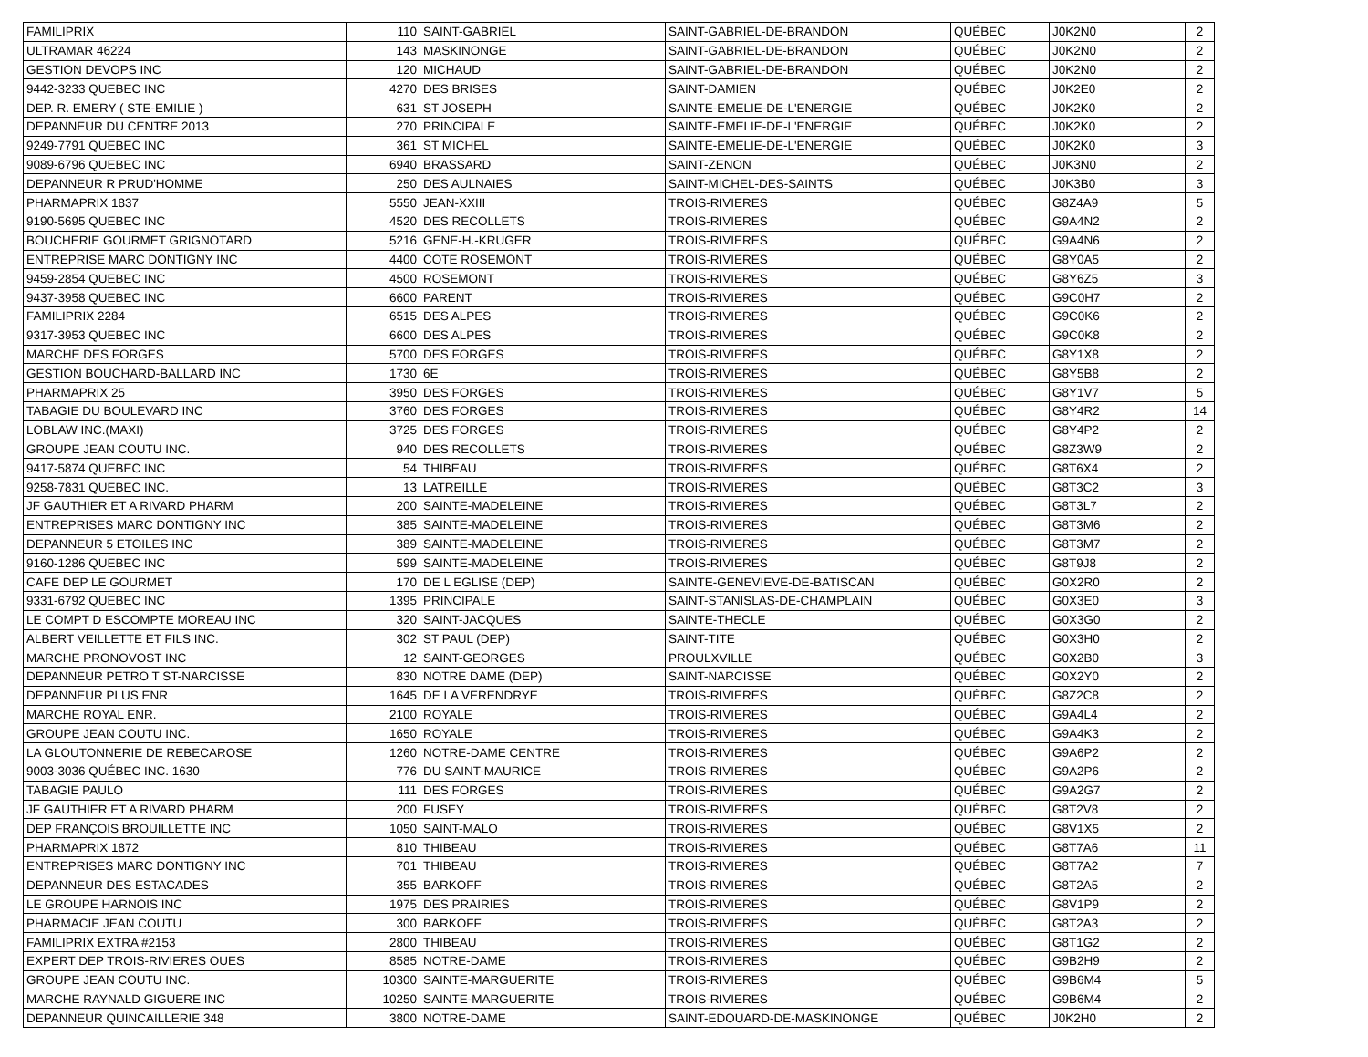| FAMILIPRIX | 110 | SAINT-GABRIEL | SAINT-GABRIEL-DE-BRANDON | QUÉBEC | J0K2N0 | 2 |
| ULTRAMAR 46224 | 143 | MASKINONGE | SAINT-GABRIEL-DE-BRANDON | QUÉBEC | J0K2N0 | 2 |
| GESTION DEVOPS INC | 120 | MICHAUD | SAINT-GABRIEL-DE-BRANDON | QUÉBEC | J0K2N0 | 2 |
| 9442-3233 QUEBEC INC | 4270 | DES BRISES | SAINT-DAMIEN | QUÉBEC | J0K2E0 | 2 |
| DEP. R. EMERY ( STE-EMILIE ) | 631 | ST JOSEPH | SAINTE-EMELIE-DE-L'ENERGIE | QUÉBEC | J0K2K0 | 2 |
| DEPANNEUR DU CENTRE 2013 | 270 | PRINCIPALE | SAINTE-EMELIE-DE-L'ENERGIE | QUÉBEC | J0K2K0 | 2 |
| 9249-7791 QUEBEC INC | 361 | ST MICHEL | SAINTE-EMELIE-DE-L'ENERGIE | QUÉBEC | J0K2K0 | 3 |
| 9089-6796 QUEBEC INC | 6940 | BRASSARD | SAINT-ZENON | QUÉBEC | J0K3N0 | 2 |
| DEPANNEUR R PRUD'HOMME | 250 | DES AULNAIES | SAINT-MICHEL-DES-SAINTS | QUÉBEC | J0K3B0 | 3 |
| PHARMAPRIX 1837 | 5550 | JEAN-XXIII | TROIS-RIVIERES | QUÉBEC | G8Z4A9 | 5 |
| 9190-5695 QUEBEC INC | 4520 | DES RECOLLETS | TROIS-RIVIERES | QUÉBEC | G9A4N2 | 2 |
| BOUCHERIE GOURMET GRIGNOTARD | 5216 | GENE-H.-KRUGER | TROIS-RIVIERES | QUÉBEC | G9A4N6 | 2 |
| ENTREPRISE MARC DONTIGNY INC | 4400 | COTE ROSEMONT | TROIS-RIVIERES | QUÉBEC | G8Y0A5 | 2 |
| 9459-2854 QUEBEC INC | 4500 | ROSEMONT | TROIS-RIVIERES | QUÉBEC | G8Y6Z5 | 3 |
| 9437-3958 QUEBEC INC | 6600 | PARENT | TROIS-RIVIERES | QUÉBEC | G9C0H7 | 2 |
| FAMILIPRIX 2284 | 6515 | DES ALPES | TROIS-RIVIERES | QUÉBEC | G9C0K6 | 2 |
| 9317-3953 QUEBEC INC | 6600 | DES ALPES | TROIS-RIVIERES | QUÉBEC | G9C0K8 | 2 |
| MARCHE DES FORGES | 5700 | DES FORGES | TROIS-RIVIERES | QUÉBEC | G8Y1X8 | 2 |
| GESTION BOUCHARD-BALLARD INC | 1730 | 6E | TROIS-RIVIERES | QUÉBEC | G8Y5B8 | 2 |
| PHARMAPRIX 25 | 3950 | DES FORGES | TROIS-RIVIERES | QUÉBEC | G8Y1V7 | 5 |
| TABAGIE DU BOULEVARD INC | 3760 | DES FORGES | TROIS-RIVIERES | QUÉBEC | G8Y4R2 | 14 |
| LOBLAW INC.(MAXI) | 3725 | DES FORGES | TROIS-RIVIERES | QUÉBEC | G8Y4P2 | 2 |
| GROUPE JEAN COUTU INC. | 940 | DES RECOLLETS | TROIS-RIVIERES | QUÉBEC | G8Z3W9 | 2 |
| 9417-5874 QUEBEC INC | 54 | THIBEAU | TROIS-RIVIERES | QUÉBEC | G8T6X4 | 2 |
| 9258-7831 QUEBEC INC. | 13 | LATREILLE | TROIS-RIVIERES | QUÉBEC | G8T3C2 | 3 |
| JF GAUTHIER ET A RIVARD PHARM | 200 | SAINTE-MADELEINE | TROIS-RIVIERES | QUÉBEC | G8T3L7 | 2 |
| ENTREPRISES MARC DONTIGNY INC | 385 | SAINTE-MADELEINE | TROIS-RIVIERES | QUÉBEC | G8T3M6 | 2 |
| DEPANNEUR 5 ETOILES INC | 389 | SAINTE-MADELEINE | TROIS-RIVIERES | QUÉBEC | G8T3M7 | 2 |
| 9160-1286 QUEBEC INC | 599 | SAINTE-MADELEINE | TROIS-RIVIERES | QUÉBEC | G8T9J8 | 2 |
| CAFE DEP LE GOURMET | 170 | DE L EGLISE (DEP) | SAINTE-GENEVIEVE-DE-BATISCAN | QUÉBEC | G0X2R0 | 2 |
| 9331-6792 QUEBEC INC | 1395 | PRINCIPALE | SAINT-STANISLAS-DE-CHAMPLAIN | QUÉBEC | G0X3E0 | 3 |
| LE COMPT D ESCOMPTE MOREAU INC | 320 | SAINT-JACQUES | SAINTE-THECLE | QUÉBEC | G0X3G0 | 2 |
| ALBERT VEILLETTE ET FILS INC. | 302 | ST PAUL (DEP) | SAINT-TITE | QUÉBEC | G0X3H0 | 2 |
| MARCHE PRONOVOST INC | 12 | SAINT-GEORGES | PROULXVILLE | QUÉBEC | G0X2B0 | 3 |
| DEPANNEUR PETRO T ST-NARCISSE | 830 | NOTRE DAME (DEP) | SAINT-NARCISSE | QUÉBEC | G0X2Y0 | 2 |
| DEPANNEUR PLUS ENR | 1645 | DE LA VERENDRYE | TROIS-RIVIERES | QUÉBEC | G8Z2C8 | 2 |
| MARCHE ROYAL ENR. | 2100 | ROYALE | TROIS-RIVIERES | QUÉBEC | G9A4L4 | 2 |
| GROUPE JEAN COUTU INC. | 1650 | ROYALE | TROIS-RIVIERES | QUÉBEC | G9A4K3 | 2 |
| LA GLOUTONNERIE DE REBECAROSE | 1260 | NOTRE-DAME CENTRE | TROIS-RIVIERES | QUÉBEC | G9A6P2 | 2 |
| 9003-3036 QUÉBEC INC. 1630 | 776 | DU SAINT-MAURICE | TROIS-RIVIERES | QUÉBEC | G9A2P6 | 2 |
| TABAGIE PAULO | 111 | DES FORGES | TROIS-RIVIERES | QUÉBEC | G9A2G7 | 2 |
| JF GAUTHIER ET A RIVARD PHARM | 200 | FUSEY | TROIS-RIVIERES | QUÉBEC | G8T2V8 | 2 |
| DEP FRANÇOIS BROUILLETTE INC | 1050 | SAINT-MALO | TROIS-RIVIERES | QUÉBEC | G8V1X5 | 2 |
| PHARMAPRIX 1872 | 810 | THIBEAU | TROIS-RIVIERES | QUÉBEC | G8T7A6 | 11 |
| ENTREPRISES MARC DONTIGNY INC | 701 | THIBEAU | TROIS-RIVIERES | QUÉBEC | G8T7A2 | 7 |
| DEPANNEUR DES ESTACADES | 355 | BARKOFF | TROIS-RIVIERES | QUÉBEC | G8T2A5 | 2 |
| LE GROUPE HARNOIS INC | 1975 | DES PRAIRIES | TROIS-RIVIERES | QUÉBEC | G8V1P9 | 2 |
| PHARMACIE JEAN COUTU | 300 | BARKOFF | TROIS-RIVIERES | QUÉBEC | G8T2A3 | 2 |
| FAMILIPRIX EXTRA #2153 | 2800 | THIBEAU | TROIS-RIVIERES | QUÉBEC | G8T1G2 | 2 |
| EXPERT DEP TROIS-RIVIERES OUES | 8585 | NOTRE-DAME | TROIS-RIVIERES | QUÉBEC | G9B2H9 | 2 |
| GROUPE JEAN COUTU INC. | 10300 | SAINTE-MARGUERITE | TROIS-RIVIERES | QUÉBEC | G9B6M4 | 5 |
| MARCHE RAYNALD GIGUERE INC | 10250 | SAINTE-MARGUERITE | TROIS-RIVIERES | QUÉBEC | G9B6M4 | 2 |
| DEPANNEUR QUINCAILLERIE 348 | 3800 | NOTRE-DAME | SAINT-EDOUARD-DE-MASKINONGE | QUÉBEC | J0K2H0 | 2 |